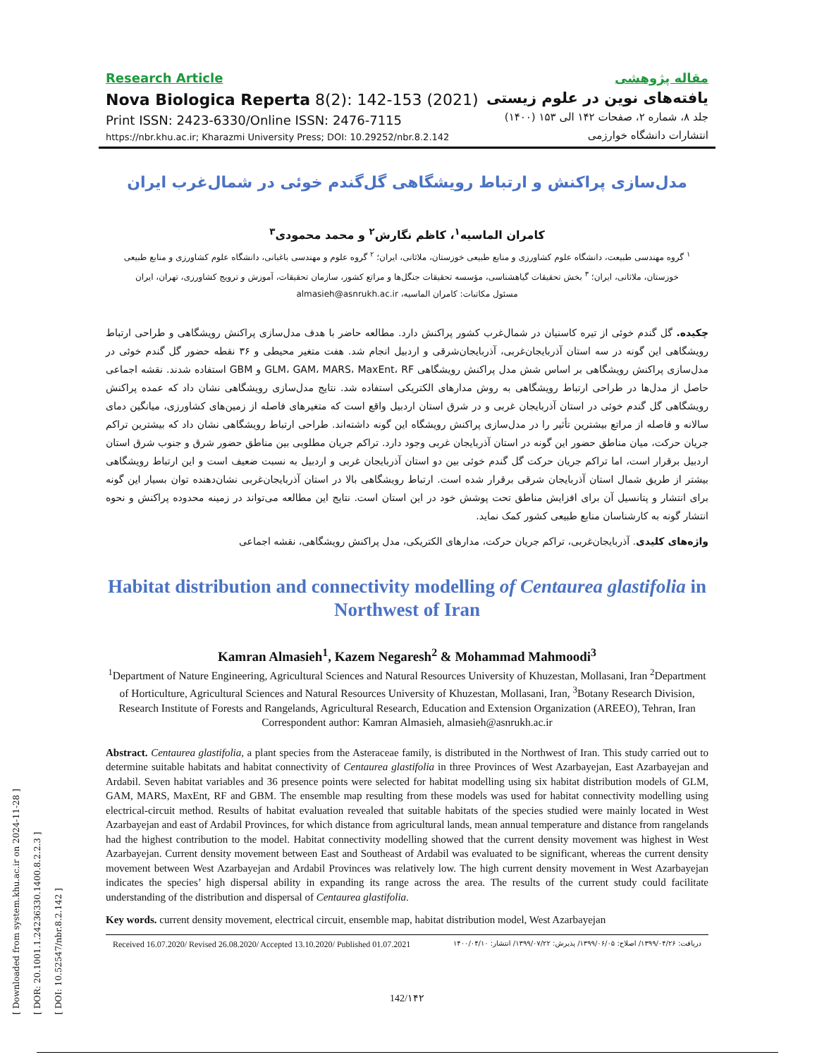[ Downloaded from system.khu.ac.ir on 2024-11-28 ]
[ DOR: 20.1001.1.24236330.1400.8.2.2.3 ]
[ DOI: 10.52547/nbr.8.2.142 ]
Research Article
Nova Biologica Reperta 8(2): 142-153 (2021)
Print ISSN: 2423-6330/Online ISSN: 2476-7115
https://nbr.khu.ac.ir; Kharazmi University Press; DOI: 10.29252/nbr.8.2.142
مقاله پژوهشی
یافته‌های نوین در علوم زیستی
جلد ۸، شماره ۲، صفحات ۱۴۲ الی ۱۵۳ (۱۴۰۰)
انتشارات دانشگاه خوارزمی
مدل‌سازی پراکنش و ارتباط رویشگاهی گل‌گندم خوئی در شمال‌غرب ایران
کامران الماسیه<sup>۱</sup>، کاظم نگارش<sup>۲</sup> و محمد محمودی<sup>۳</sup>
<sup>۱</sup> گروه مهندسی طبیعت، دانشگاه علوم کشاورزی و منابع طبیعی خوزستان، ملاثانی، ایران؛ <sup>۲</sup> گروه علوم و مهندسی باغبانی، دانشگاه علوم کشاورزی و منابع طبیعی خوزستان، ملاثانی، ایران؛ <sup>۳</sup> بخش تحقیقات گیاهشناسی، مؤسسه تحقیقات جنگل‌ها و مراتع کشور، سازمان تحقیقات، آموزش و ترویج کشاورزی، تهران، ایران
مسئول مکاتبات: کامران الماسیه، almasieh@asnrukh.ac.ir
چکیده. گل گندم خوئی از تیره کاسنیان در شمال‌غرب کشور پراکنش دارد. مطالعه حاضر با هدف مدل‌سازی پراکنش رویشگاهی و طراحی ارتباط رویشگاهی این گونه در سه استان آذربایجان‌غربی، آذربایجان‌شرقی و اردبیل انجام شد. هفت متغیر محیطی و ۳۶ نقطه حضور گل گندم خوئی در مدل‌سازی پراکنش رویشگاهی بر اساس شش مدل پراکنش رویشگاهی GLM، GAM، MARS، MaxEnt، RF و GBM استفاده شدند. نقشه اجماعی حاصل از مدل‌ها در طراحی ارتباط رویشگاهی به روش مدارهای الکتریکی استفاده شد. نتایج مدل‌سازی رویشگاهی نشان داد که عمده پراکنش رویشگاهی گل گندم خوئی در استان آذربایجان غربی و در شرق استان اردبیل واقع است که متغیرهای فاصله از زمین‌های کشاورزی، میانگین دمای سالانه و فاصله از مراتع بیشترین تأثیر را در مدل‌سازی پراکنش رویشگاه این گونه داشته‌اند. طراحی ارتباط رویشگاهی نشان داد که بیشترین تراکم جریان حرکت، میان مناطق حضور این گونه در استان آذربایجان غربی وجود دارد. تراکم جریان مطلوبی بین مناطق حضور شرق و جنوب شرق استان اردبیل برقرار است، اما تراکم جریان حرکت گل گندم خوئی بین دو استان آذربایجان غربی و اردبیل به نسبت ضعیف است و این ارتباط رویشگاهی بیشتر از طریق شمال استان آذربایجان شرقی برقرار شده است. ارتباط رویشگاهی بالا در استان آذربایجان‌غربی نشان‌دهنده توان بسیار این گونه برای انتشار و پتانسیل آن برای افزایش مناطق تحت پوشش خود در این استان است. نتایج این مطالعه می‌تواند در زمینه محدوده پراکنش و نحوه انتشار گونه به کارشناسان منابع طبیعی کشور کمک نماید.
واژه‌های کلیدی. آذربایجان‌غربی، تراکم جریان حرکت، مدارهای الکتریکی، مدل پراکنش رویشگاهی، نقشه اجماعی
Habitat distribution and connectivity modelling of Centaurea glastifolia in Northwest of Iran
Kamran Almasieh<sup>1</sup>, Kazem Negaresh<sup>2</sup> & Mohammad Mahmoodi<sup>3</sup>
<sup>1</sup> Department of Nature Engineering, Agricultural Sciences and Natural Resources University of Khuzestan, Mollasani, Iran <sup>2</sup>Department of Horticulture, Agricultural Sciences and Natural Resources University of Khuzestan, Mollasani, Iran, <sup>3</sup>Botany Research Division, Research Institute of Forests and Rangelands, Agricultural Research, Education and Extension Organization (AREEO), Tehran, Iran
Correspondent author: Kamran Almasieh, almasieh@asnrukh.ac.ir
Abstract. Centaurea glastifolia, a plant species from the Asteraceae family, is distributed in the Northwest of Iran. This study carried out to determine suitable habitats and habitat connectivity of Centaurea glastifolia in three Provinces of West Azarbayejan, East Azarbayejan and Ardabil. Seven habitat variables and 36 presence points were selected for habitat modelling using six habitat distribution models of GLM, GAM, MARS, MaxEnt, RF and GBM. The ensemble map resulting from these models was used for habitat connectivity modelling using electrical-circuit method. Results of habitat evaluation revealed that suitable habitats of the species studied were mainly located in West Azarbayejan and east of Ardabil Provinces, for which distance from agricultural lands, mean annual temperature and distance from rangelands had the highest contribution to the model. Habitat connectivity modelling showed that the current density movement was highest in West Azarbayejan. Current density movement between East and Southeast of Ardabil was evaluated to be significant, whereas the current density movement between West Azarbayejan and Ardabil Provinces was relatively low. The high current density movement in West Azarbayejan indicates the species’ high dispersal ability in expanding its range across the area. The results of the current study could facilitate understanding of the distribution and dispersal of Centaurea glastifolia.
Key words. current density movement, electrical circuit, ensemble map, habitat distribution model, West Azarbayejan
Received 16.07.2020/ Revised 26.08.2020/ Accepted 13.10.2020/ Published 01.07.2021 دریافت: ۱۳۹۹/۰۴/۲۶/ اصلاح: ۱۳۹۹/۰۶/۰۵/ پذیرش: ۱۳۹۹/۰۷/۲۲/ انتشار: ۱۴۰۰/۰۴/۱۰
142/۱۴۲